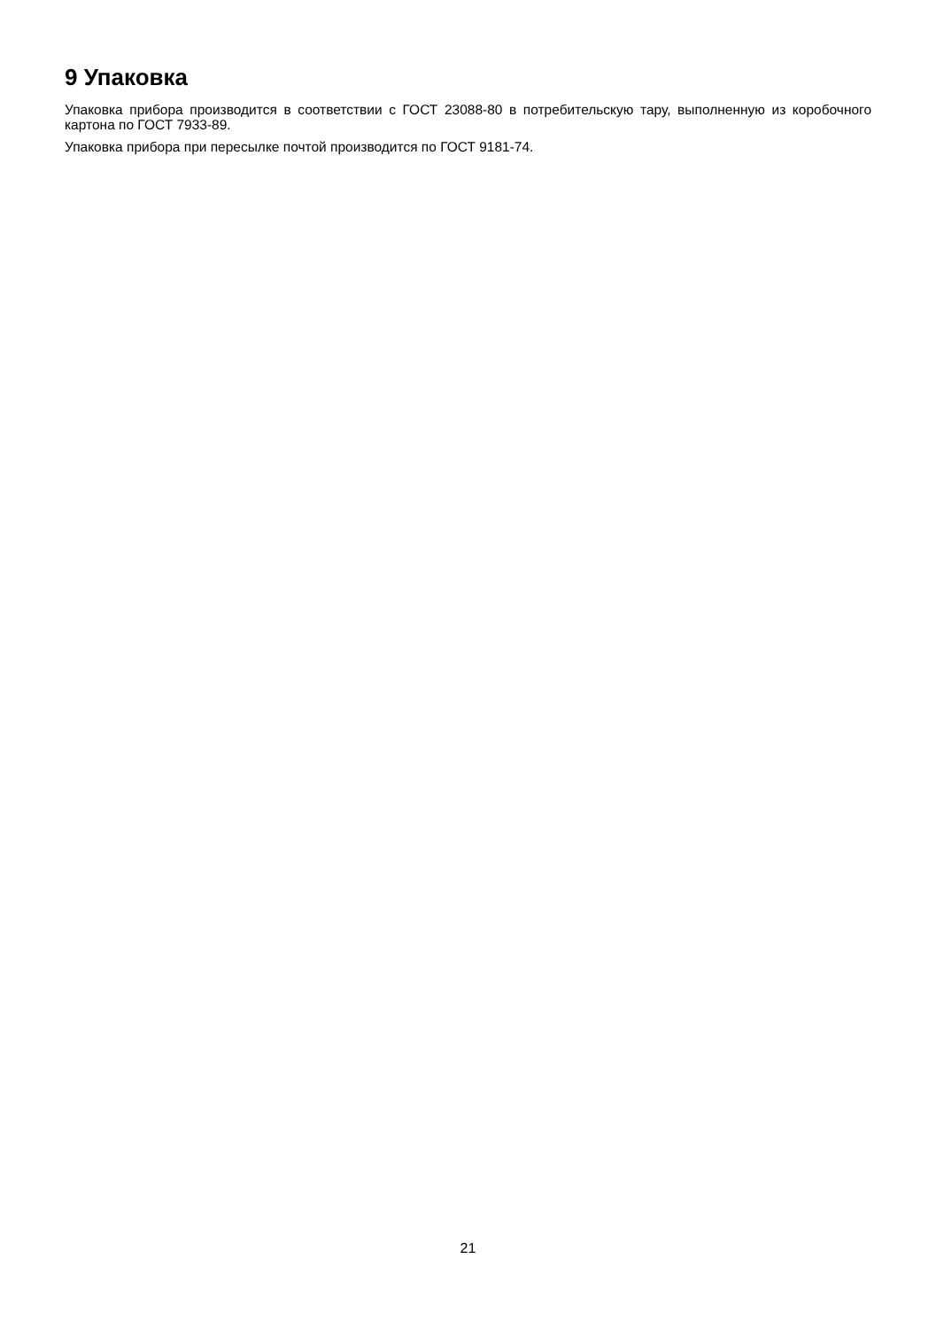9 Упаковка
Упаковка прибора производится в соответствии с ГОСТ 23088-80 в потребительскую тару, выполненную из коробочного картона по ГОСТ 7933-89.
Упаковка прибора при пересылке почтой производится по ГОСТ 9181-74.
21